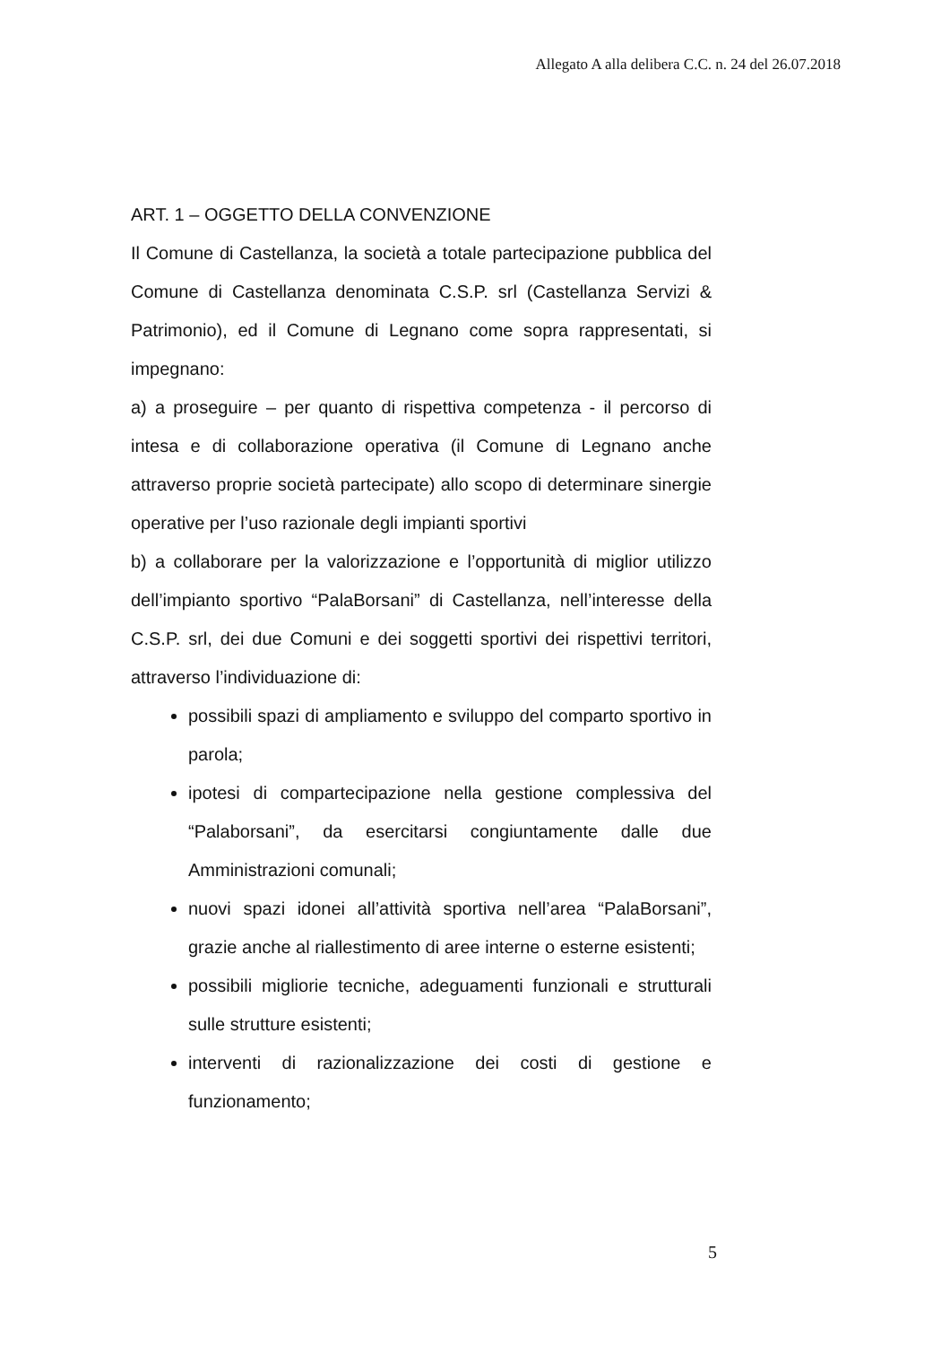Allegato A alla delibera C.C. n. 24 del 26.07.2018
ART. 1 – OGGETTO DELLA CONVENZIONE
Il Comune di Castellanza, la società a totale partecipazione pubblica del Comune di Castellanza denominata C.S.P. srl (Castellanza Servizi & Patrimonio), ed il Comune di Legnano come sopra rappresentati, si impegnano:
a) a proseguire – per quanto di rispettiva competenza - il percorso di intesa e di collaborazione operativa (il Comune di Legnano anche attraverso proprie società partecipate) allo scopo di determinare sinergie operative per l’uso razionale degli impianti sportivi
b) a collaborare per la valorizzazione e l’opportunità di miglior utilizzo dell’impianto sportivo “PalaBorsani” di Castellanza, nell’interesse della C.S.P. srl, dei due Comuni e dei soggetti sportivi dei rispettivi territori, attraverso l’individuazione di:
possibili spazi di ampliamento e sviluppo del comparto sportivo in parola;
ipotesi di compartecipazione nella gestione complessiva del “Palaborsani”, da esercitarsi congiuntamente dalle due Amministrazioni comunali;
nuovi spazi idonei all’attività sportiva nell’area “PalaBorsani”, grazie anche al riallestimento di aree interne o esterne esistenti;
possibili migliorie tecniche, adeguamenti funzionali e strutturali sulle strutture esistenti;
interventi di razionalizzazione dei costi di gestione e funzionamento;
5